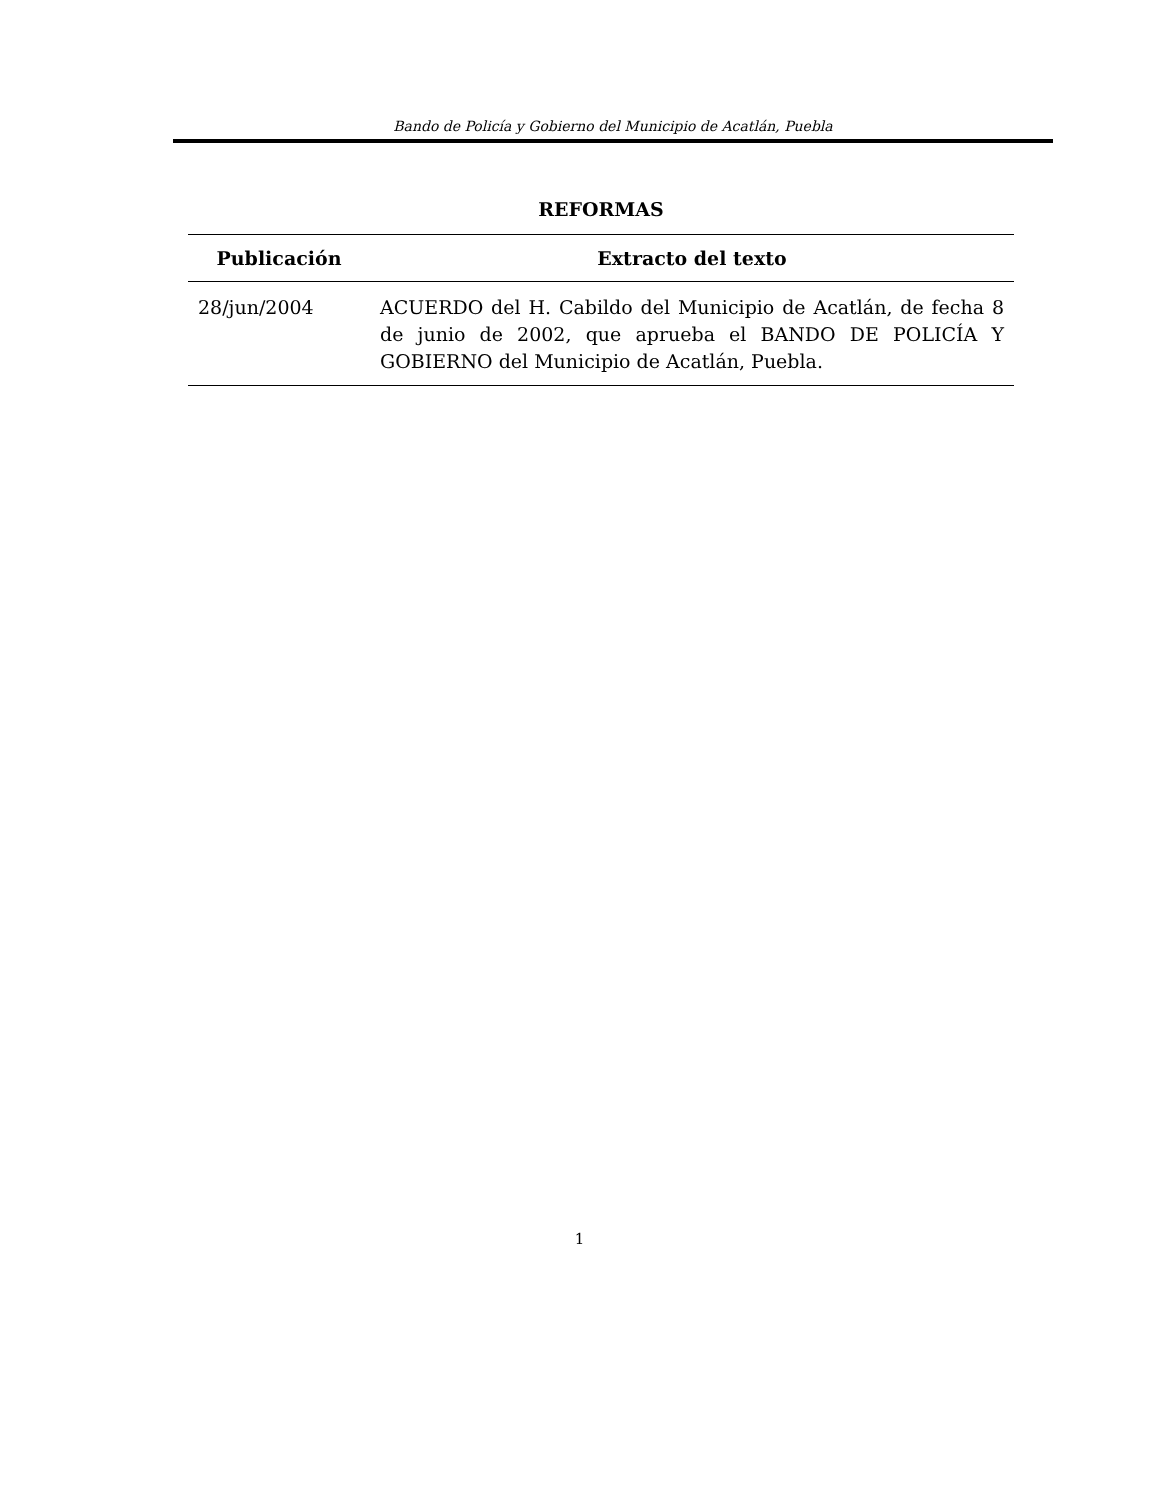Bando de Policía y Gobierno del Municipio de Acatlán, Puebla
REFORMAS
| Publicación | Extracto del texto |
| --- | --- |
| 28/jun/2004 | ACUERDO del H. Cabildo del Municipio de Acatlán, de fecha 8 de junio de 2002, que aprueba el BANDO DE POLICÍA Y GOBIERNO del Municipio de Acatlán, Puebla. |
1